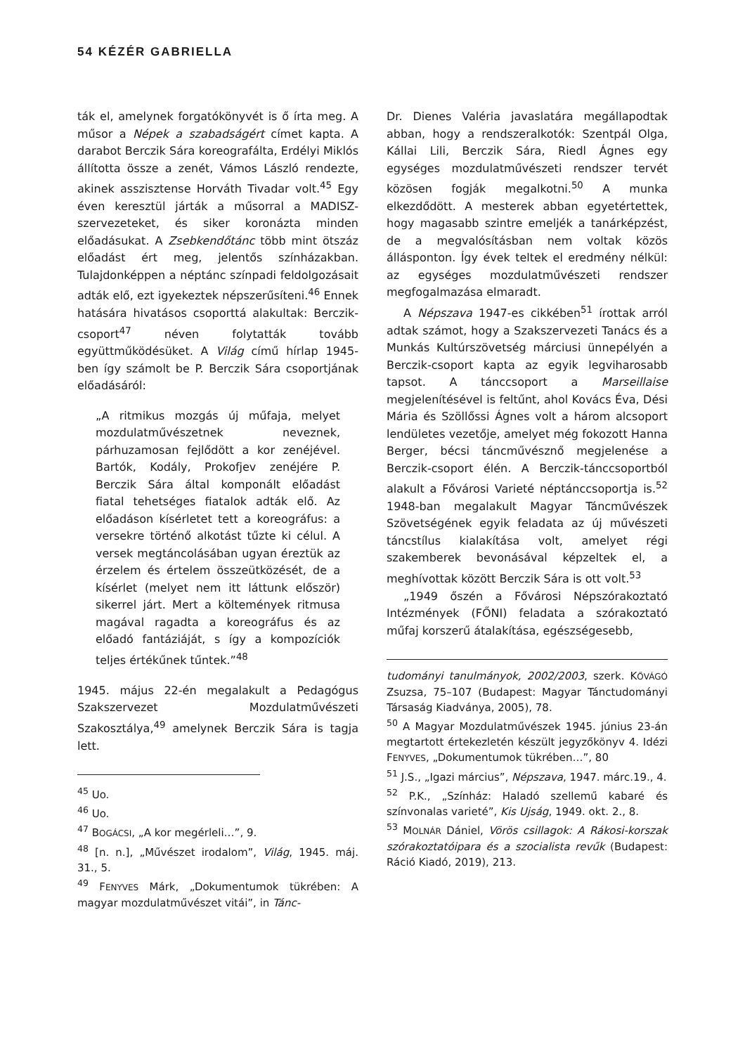54 KÉZÉR GABRIELLA
ták el, amelynek forgatókönyvét is ő írta meg. A műsor a Népek a szabadságért címet kapta. A darabot Berczik Sára koreografálta, Erdélyi Miklós állította össze a zenét, Vámos László rendezte, akinek asszisztense Horváth Tivadar volt.<sup>45</sup> Egy éven keresztül járták a műsorral a MADISZ-szervezeteket, és siker koronázta minden előadásukat. A Zsebkendőtánc több mint ötszáz előadást ért meg, jelentős színházakban. Tulajdonképpen a néptánc színpadi feldolgozásait adták elő, ezt igyekeztek népszerűsíteni.<sup>46</sup> Ennek hatására hivatásos csoporttá alakultak: Berczik-csoport<sup>47</sup> néven folytatták tovább együttműködésüket. A Világ című hírlap 1945-ben így számolt be P. Berczik Sára csoportjának előadásáról:
„A ritmikus mozgás új műfaja, melyet mozdulatművészetnek neveznek, párhuzamosan fejlődött a kor zenéjével. Bartók, Kodály, Prokofjev zenéjére P. Berczik Sára által komponált előadást fiatal tehetséges fiatalok adták elő. Az előadáson kísérletet tett a koreográfus: a versekre történő alkotást tűzte ki célul. A versek megtáncolásában ugyan éreztük az érzelem és értelem összeütközését, de a kísérlet (melyet nem itt láttunk először) sikerrel járt. Mert a költemények ritmusa magával ragadta a koreográfus és az előadó fantáziáját, s így a kompozíciók teljes értékűnek tűntek.”<sup>48</sup>
1945. május 22-én megalakult a Pedagógus Szakszervezet Mozdulatművészeti Szakosztálya,<sup>49</sup> amelynek Berczik Sára is tagja lett.
<sup>45</sup> Uo.
<sup>46</sup> Uo.
<sup>47</sup> BOGÁCSI, „A kor megérleli…”, 9.
<sup>48</sup> [n. n.], „Művészet irodalom”, Világ, 1945. máj. 31., 5.
<sup>49</sup> FENYVES Márk, „Dokumentumok tükrében: A magyar mozdulatművészet vitái”, in Tánc-
Dr. Dienes Valéria javaslatára megállapodtak abban, hogy a rendszeralkotók: Szentpál Olga, Kállai Lili, Berczik Sára, Riedl Ágnes egy egységes mozdulatművészeti rendszer tervét közösen fogják megalkotni.<sup>50</sup> A munka elkezdődött. A mesterek abban egyetértettek, hogy magasabb szintre emeljék a tanárképzést, de a megvalósításban nem voltak közös állásponton. Így évek teltek el eredmény nélkül: az egységes mozdulatművészeti rendszer megfogalmazása elmaradt.
A Népszava 1947-es cikkében<sup>51</sup> írottak arról adtak számot, hogy a Szakszervezeti Tanács és a Munkás Kultúrszövetség márciusi ünnepélyén a Berczik-csoport kapta az egyik legviharosabb tapsot. A tánccsoport a Marseillaise megjelenítésével is feltűnt, ahol Kovács Éva, Dési Mária és Szöllőssi Ágnes volt a három alcsoport lendületes vezetője, amelyet még fokozott Hanna Berger, bécsi táncművésznő megjelenése a Berczik-csoport élén. A Berczik-tánccsoportból alakult a Fővárosi Varieté néptánccsoportja is.<sup>52</sup> 1948-ban megalakult Magyar Táncművészek Szövetségének egyik feladata az új művészeti táncstílus kialakítása volt, amelyet régi szakemberek bevonásával képzeltek el, a meghívottak között Berczik Sára is ott volt.<sup>53</sup>
„1949 őszén a Fővárosi Népszórakoztató Intézmények (FŐNI) feladata a szórakoztató műfaj korszerű átalakítása, egészségesebb,
tudományi tanulmányok, 2002/2003, szerk. KŐVÁGÓ Zsuzsa, 75–107 (Budapest: Magyar Tánctudományi Társaság Kiadványa, 2005), 78.
<sup>50</sup> A Magyar Mozdulatművészek 1945. június 23-án megtartott értekezletén készült jegyzőkönyv 4. Idézi FENYVES, „Dokumentumok tükrében…”, 80
<sup>51</sup> J.S., „Igazi március”, Népszava, 1947. márc.19., 4.
<sup>52</sup> P.K., „Színház: Haladó szellemű kabaré és színvonalas varieté”, Kis Ujság, 1949. okt. 2., 8.
<sup>53</sup> MOLNÁR Dániel, Vörös csillagok: A Rákosi-korszak szórakoztatóipara és a szocialista revűk (Budapest: Ráció Kiadó, 2019), 213.